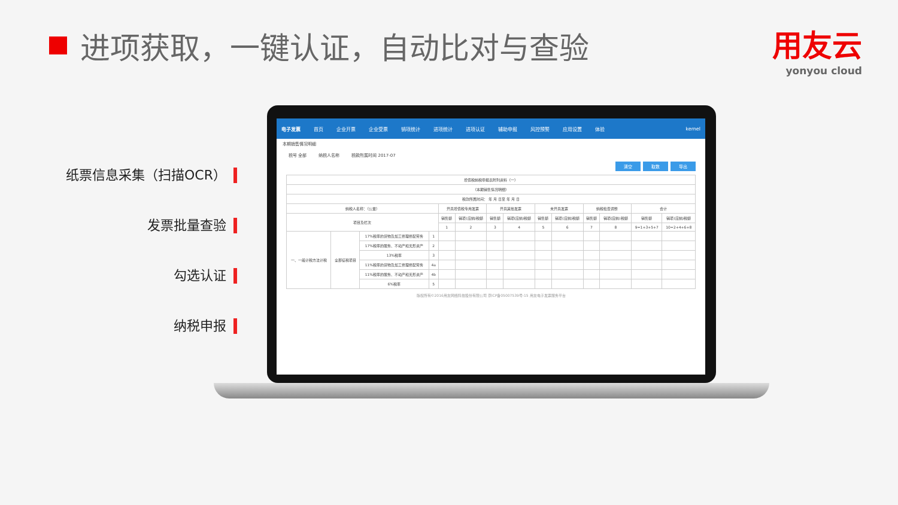进项获取，一键认证，自动比对与查验
用友云
yonyou cloud
纸票信息采集（扫描OCR）
发票批量查验
勾选认证
纳税申报
电子发票 首页 企业开票 企业受票 销项统计 进项统计 进项认证 辅助申报 风控预警 应用设置 体验 kernel
本期销售情况明细
税号 全部 纳税人名称 税款所属时间 2017-07
清空 取数 导出
| 增值税纳税申报表附列资料（一） | | | | | | | | | | | | | |
| （本期销售情况明细） | | | | | | | | | | | | | |
| 税款所属时间： 年 月 日至 年 月 日 | | | | | | | | | | | | | |
| 纳税人名称：（公章） | | | | 开具增值税专用发票 | | 开具其他发票 | | 未开具发票 | | 纳税检查调整 | | 合计 | |
| 项目及栏次 | | | | 销售额 | 销项(应纳)税额 | 销售额 | 销项(应纳)税额 | 销售额 | 销项(应纳)税额 | 销售额 | 销项(应纳)税额 | 销售额 | 销项(应纳)税额 |
| | | | | 1 | 2 | 3 | 4 | 5 | 6 | 7 | 8 | 9=1+3+5+7 | 10=2+4+6+8 |
| 一、一般计税方法计税 | 全部征税项目 | 17%税率的货物及加工修理修配劳务 | 1 | | | | | | | | | | |
| | | 17%税率的服务、不动产和无形资产 | 2 | | | | | | | | | | |
| | | 13%税率 | 3 | | | | | | | | | | |
| | | 11%税率的货物及加工修理修配劳务 | 4a | | | | | | | | | | |
| | | 11%税率的服务、不动产和无形资产 | 4b | | | | | | | | | | |
| | | 6%税率 | 5 | | | | | | | | | | |
版权所有©2016用友网络科技股份有限公司 京ICP备05007539号-15 用友电子发票服务平台